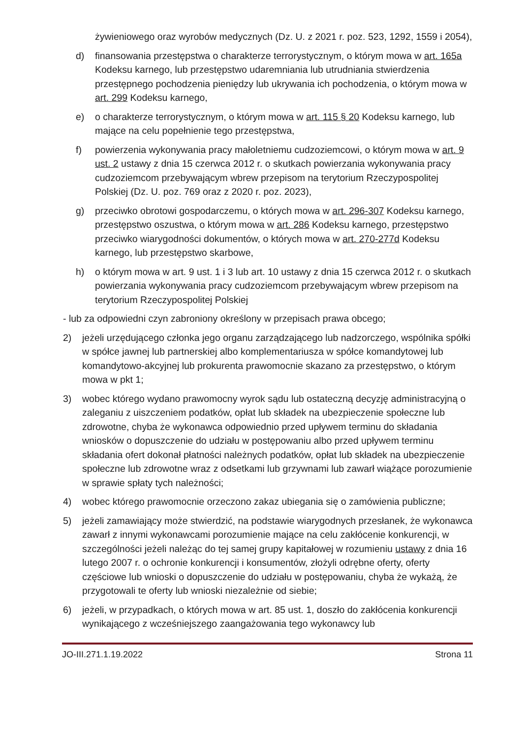żywieniowego oraz wyrobów medycznych (Dz. U. z 2021 r. poz. 523, 1292, 1559 i 2054),
d) finansowania przestępstwa o charakterze terrorystycznym, o którym mowa w art. 165a Kodeksu karnego, lub przestępstwo udaremniania lub utrudniania stwierdzenia przestępnego pochodzenia pieniędzy lub ukrywania ich pochodzenia, o którym mowa w art. 299 Kodeksu karnego,
e) o charakterze terrorystycznym, o którym mowa w art. 115 § 20 Kodeksu karnego, lub mające na celu popełnienie tego przestępstwa,
f) powierzenia wykonywania pracy małoletniemu cudzoziemcowi, o którym mowa w art. 9 ust. 2 ustawy z dnia 15 czerwca 2012 r. o skutkach powierzania wykonywania pracy cudzoziemcom przebywającym wbrew przepisom na terytorium Rzeczypospolitej Polskiej (Dz. U. poz. 769 oraz z 2020 r. poz. 2023),
g) przeciwko obrotowi gospodarczemu, o których mowa w art. 296-307 Kodeksu karnego, przestępstwo oszustwa, o którym mowa w art. 286 Kodeksu karnego, przestępstwo przeciwko wiarygodności dokumentów, o których mowa w art. 270-277d Kodeksu karnego, lub przestępstwo skarbowe,
h) o którym mowa w art. 9 ust. 1 i 3 lub art. 10 ustawy z dnia 15 czerwca 2012 r. o skutkach powierzania wykonywania pracy cudzoziemcom przebywającym wbrew przepisom na terytorium Rzeczypospolitej Polskiej
- lub za odpowiedni czyn zabroniony określony w przepisach prawa obcego;
2) jeżeli urzędującego członka jego organu zarządzającego lub nadzorczego, wspólnika spółki w spółce jawnej lub partnerskiej albo komplementariusza w spółce komandytowej lub komandytowo-akcyjnej lub prokurenta prawomocnie skazano za przestępstwo, o którym mowa w pkt 1;
3) wobec którego wydano prawomocny wyrok sądu lub ostateczną decyzję administracyjną o zaleganiu z uiszczeniem podatków, opłat lub składek na ubezpieczenie społeczne lub zdrowotne, chyba że wykonawca odpowiednio przed upływem terminu do składania wniosków o dopuszczenie do udziału w postępowaniu albo przed upływem terminu składania ofert dokonał płatności należnych podatków, opłat lub składek na ubezpieczenie społeczne lub zdrowotne wraz z odsetkami lub grzywnami lub zawarł wiążące porozumienie w sprawie spłaty tych należności;
4) wobec którego prawomocnie orzeczono zakaz ubiegania się o zamówienia publiczne;
5) jeżeli zamawiający może stwierdzić, na podstawie wiarygodnych przesłanek, że wykonawca zawarł z innymi wykonawcami porozumienie mające na celu zakłócenie konkurencji, w szczególności jeżeli należąc do tej samej grupy kapitałowej w rozumieniu ustawy z dnia 16 lutego 2007 r. o ochronie konkurencji i konsumentów, złożyli odrębne oferty, oferty częściowe lub wnioski o dopuszczenie do udziału w postępowaniu, chyba że wykażą, że przygotowali te oferty lub wnioski niezależnie od siebie;
6) jeżeli, w przypadkach, o których mowa w art. 85 ust. 1, doszło do zakłócenia konkurencji wynikającego z wcześniejszego zaangażowania tego wykonawcy lub
JO-III.271.1.19.2022 Strona 11